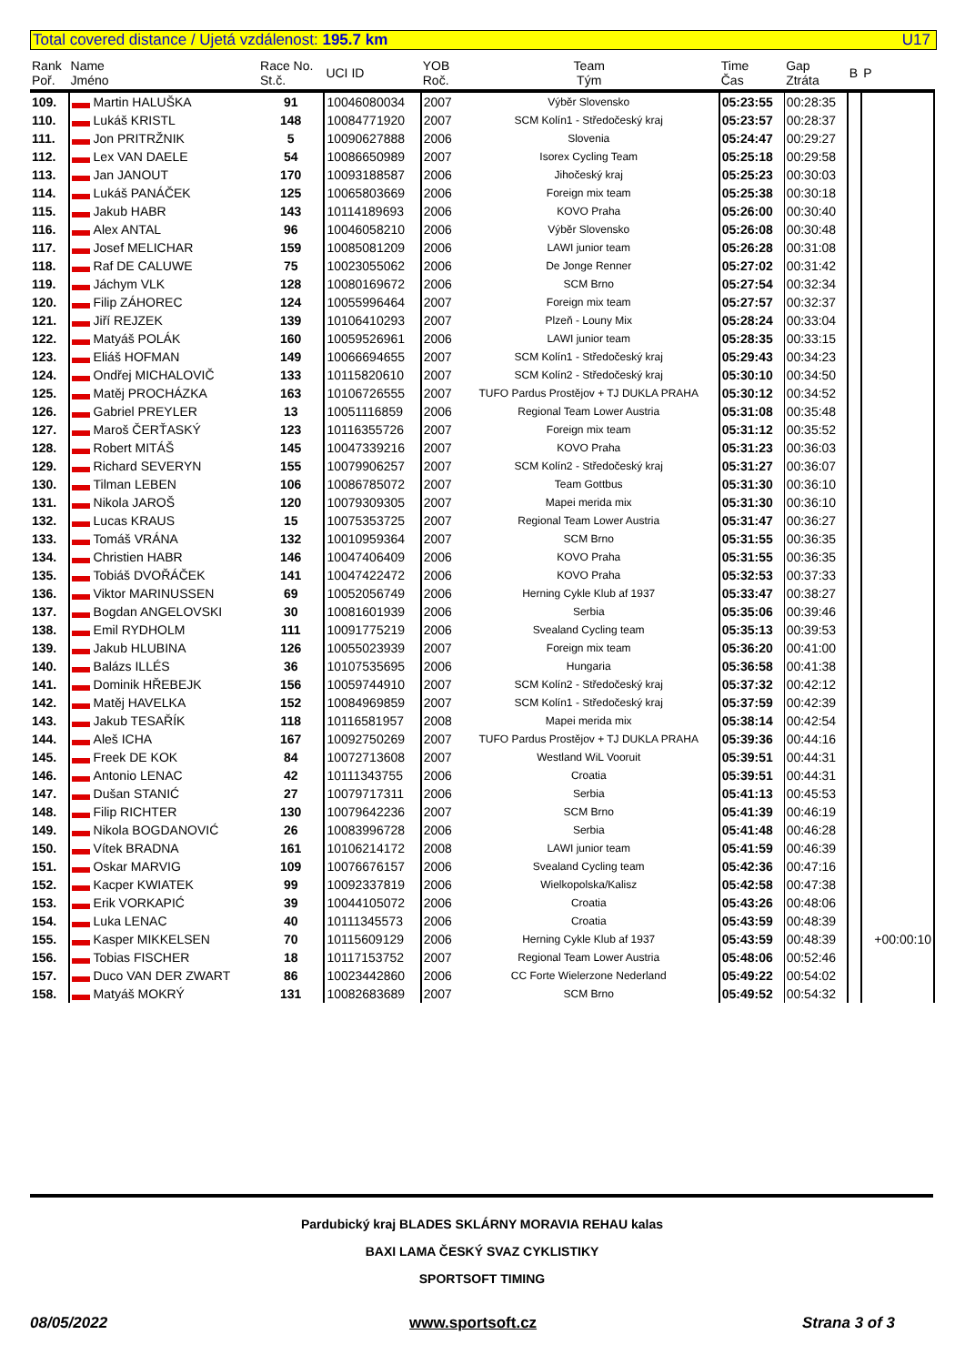Total covered distance / Ujetá vzdálenost: 195.7 km U17
| Rank Poř. | Name Jméno | Race No. St.č. | UCI ID | YOB Roč. | Team Tým | Time Čas | Gap Ztráta | B | P |
| --- | --- | --- | --- | --- | --- | --- | --- | --- | --- |
| 109. | Martin HALUŠKA | 91 | 10046080034 | 2007 | Výběr Slovensko | 05:23:55 | 00:28:35 | | |
| 110. | Lukáš KRISTL | 148 | 10084771920 | 2007 | SCM Kolín1 - Středočeský kraj | 05:23:57 | 00:28:37 | | |
| 111. | Jon PRITRŽNIK | 5 | 10090627888 | 2006 | Slovenia | 05:24:47 | 00:29:27 | | |
| 112. | Lex VAN DAELE | 54 | 10086650989 | 2007 | Isorex Cycling Team | 05:25:18 | 00:29:58 | | |
| 113. | Jan JANOUT | 170 | 10093188587 | 2006 | Jihočeský kraj | 05:25:23 | 00:30:03 | | |
| 114. | Lukáš PANÁČEK | 125 | 10065803669 | 2006 | Foreign mix team | 05:25:38 | 00:30:18 | | |
| 115. | Jakub HABR | 143 | 10114189693 | 2006 | KOVO Praha | 05:26:00 | 00:30:40 | | |
| 116. | Alex ANTAL | 96 | 10046058210 | 2006 | Výběr Slovensko | 05:26:08 | 00:30:48 | | |
| 117. | Josef MELICHAR | 159 | 10085081209 | 2006 | LAWI junior team | 05:26:28 | 00:31:08 | | |
| 118. | Raf DE CALUWE | 75 | 10023055062 | 2006 | De Jonge Renner | 05:27:02 | 00:31:42 | | |
| 119. | Jáchym VLK | 128 | 10080169672 | 2006 | SCM Brno | 05:27:54 | 00:32:34 | | |
| 120. | Filip ZÁHOREC | 124 | 10055996464 | 2007 | Foreign mix team | 05:27:57 | 00:32:37 | | |
| 121. | Jiří REJZEK | 139 | 10106410293 | 2007 | Plzeň - Louny Mix | 05:28:24 | 00:33:04 | | |
| 122. | Matyáš POLÁK | 160 | 10059526961 | 2006 | LAWI junior team | 05:28:35 | 00:33:15 | | |
| 123. | Eliáš HOFMAN | 149 | 10066694655 | 2007 | SCM Kolín1 - Středočeský kraj | 05:29:43 | 00:34:23 | | |
| 124. | Ondřej MICHALOVIČ | 133 | 10115820610 | 2007 | SCM Kolín2 - Středočeský kraj | 05:30:10 | 00:34:50 | | |
| 125. | Matěj PROCHÁZKA | 163 | 10106726555 | 2007 | TUFO Pardus Prostějov + TJ DUKLA PRAHA | 05:30:12 | 00:34:52 | | |
| 126. | Gabriel PREYLER | 13 | 10051116859 | 2006 | Regional Team Lower Austria | 05:31:08 | 00:35:48 | | |
| 127. | Maroš ČERŤASKÝ | 123 | 10116355726 | 2007 | Foreign mix team | 05:31:12 | 00:35:52 | | |
| 128. | Robert MITÁŠ | 145 | 10047339216 | 2007 | KOVO Praha | 05:31:23 | 00:36:03 | | |
| 129. | Richard SEVERYN | 155 | 10079906257 | 2007 | SCM Kolín2 - Středočeský kraj | 05:31:27 | 00:36:07 | | |
| 130. | Tilman LEBEN | 106 | 10086785072 | 2007 | Team Gottbus | 05:31:30 | 00:36:10 | | |
| 131. | Nikola JAROŠ | 120 | 10079309305 | 2007 | Mapei merida mix | 05:31:30 | 00:36:10 | | |
| 132. | Lucas KRAUS | 15 | 10075353725 | 2007 | Regional Team Lower Austria | 05:31:47 | 00:36:27 | | |
| 133. | Tomáš VRÁNA | 132 | 10010959364 | 2007 | SCM Brno | 05:31:55 | 00:36:35 | | |
| 134. | Christien HABR | 146 | 10047406409 | 2006 | KOVO Praha | 05:31:55 | 00:36:35 | | |
| 135. | Tobiáš DVOŘÁČEK | 141 | 10047422472 | 2006 | KOVO Praha | 05:32:53 | 00:37:33 | | |
| 136. | Viktor MARINUSSEN | 69 | 10052056749 | 2006 | Herning Cykle Klub af 1937 | 05:33:47 | 00:38:27 | | |
| 137. | Bogdan ANGELOVSKI | 30 | 10081601939 | 2006 | Serbia | 05:35:06 | 00:39:46 | | |
| 138. | Emil RYDHOLM | 111 | 10091775219 | 2006 | Svealand Cycling team | 05:35:13 | 00:39:53 | | |
| 139. | Jakub HLUBINA | 126 | 10055023939 | 2007 | Foreign mix team | 05:36:20 | 00:41:00 | | |
| 140. | Balázs ILLÉS | 36 | 10107535695 | 2006 | Hungaria | 05:36:58 | 00:41:38 | | |
| 141. | Dominik HŘEBEJK | 156 | 10059744910 | 2007 | SCM Kolín2 - Středočeský kraj | 05:37:32 | 00:42:12 | | |
| 142. | Matěj HAVELKA | 152 | 10084969859 | 2007 | SCM Kolín1 - Středočeský kraj | 05:37:59 | 00:42:39 | | |
| 143. | Jakub TESAŘÍK | 118 | 10116581957 | 2008 | Mapei merida mix | 05:38:14 | 00:42:54 | | |
| 144. | Aleš ICHA | 167 | 10092750269 | 2007 | TUFO Pardus Prostějov + TJ DUKLA PRAHA | 05:39:36 | 00:44:16 | | |
| 145. | Freek DE KOK | 84 | 10072713608 | 2007 | Westland WiL Vooruit | 05:39:51 | 00:44:31 | | |
| 146. | Antonio LENAC | 42 | 10111343755 | 2006 | Croatia | 05:39:51 | 00:44:31 | | |
| 147. | Dušan STANIĆ | 27 | 10079717311 | 2006 | Serbia | 05:41:13 | 00:45:53 | | |
| 148. | Filip RICHTER | 130 | 10079642236 | 2007 | SCM Brno | 05:41:39 | 00:46:19 | | |
| 149. | Nikola BOGDANOVIĆ | 26 | 10083996728 | 2006 | Serbia | 05:41:48 | 00:46:28 | | |
| 150. | Vítek BRADNA | 161 | 10106214172 | 2008 | LAWI junior team | 05:41:59 | 00:46:39 | | |
| 151. | Oskar MARVIG | 109 | 10076676157 | 2006 | Svealand Cycling team | 05:42:36 | 00:47:16 | | |
| 152. | Kacper KWIATEK | 99 | 10092337819 | 2006 | Wielkopolska/Kalisz | 05:42:58 | 00:47:38 | | |
| 153. | Erik VORKAPIĆ | 39 | 10044105072 | 2006 | Croatia | 05:43:26 | 00:48:06 | | |
| 154. | Luka LENAC | 40 | 10111345573 | 2006 | Croatia | 05:43:59 | 00:48:39 | | |
| 155. | Kasper MIKKELSEN | 70 | 10115609129 | 2006 | Herning Cykle Klub af 1937 | 05:43:59 | 00:48:39 | | +00:00:10 |
| 156. | Tobias FISCHER | 18 | 10117153752 | 2007 | Regional Team Lower Austria | 05:48:06 | 00:52:46 | | |
| 157. | Duco VAN DER ZWART | 86 | 10023442860 | 2006 | CC Forte Wielerzone Nederland | 05:49:22 | 00:54:02 | | |
| 158. | Matyáš MOKRÝ | 131 | 10082683689 | 2007 | SCM Brno | 05:49:52 | 00:54:32 | | |
Pardubický kraj BLADES SKLÁRNY MORAVIA REHAU kalas
BAXI LAMA ČESKÝ SVAZ CYKLISTIKY
SPORTSOFT TIMING
08/05/2022 www.sportsoft.cz Strana 3 of 3